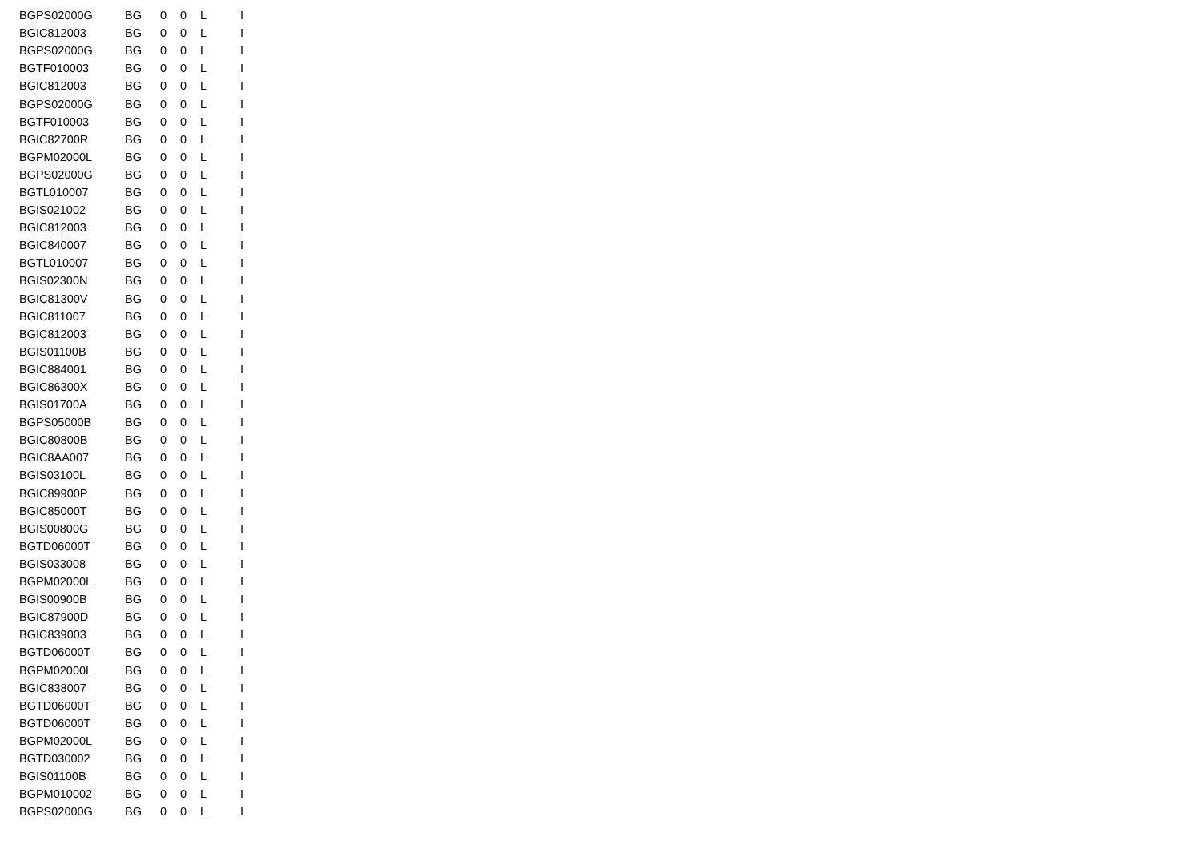| BGPS02000G | BG | 0 | 0 | L | I |
| BGIC812003 | BG | 0 | 0 | L | I |
| BGPS02000G | BG | 0 | 0 | L | I |
| BGTF010003 | BG | 0 | 0 | L | I |
| BGIC812003 | BG | 0 | 0 | L | I |
| BGPS02000G | BG | 0 | 0 | L | I |
| BGTF010003 | BG | 0 | 0 | L | I |
| BGIC82700R | BG | 0 | 0 | L | I |
| BGPM02000L | BG | 0 | 0 | L | I |
| BGPS02000G | BG | 0 | 0 | L | I |
| BGTL010007 | BG | 0 | 0 | L | I |
| BGIS021002 | BG | 0 | 0 | L | I |
| BGIC812003 | BG | 0 | 0 | L | I |
| BGIC840007 | BG | 0 | 0 | L | I |
| BGTL010007 | BG | 0 | 0 | L | I |
| BGIS02300N | BG | 0 | 0 | L | I |
| BGIC81300V | BG | 0 | 0 | L | I |
| BGIC811007 | BG | 0 | 0 | L | I |
| BGIC812003 | BG | 0 | 0 | L | I |
| BGIS01100B | BG | 0 | 0 | L | I |
| BGIC884001 | BG | 0 | 0 | L | I |
| BGIC86300X | BG | 0 | 0 | L | I |
| BGIS01700A | BG | 0 | 0 | L | I |
| BGPS05000B | BG | 0 | 0 | L | I |
| BGIC80800B | BG | 0 | 0 | L | I |
| BGIC8AA007 | BG | 0 | 0 | L | I |
| BGIS03100L | BG | 0 | 0 | L | I |
| BGIC89900P | BG | 0 | 0 | L | I |
| BGIC85000T | BG | 0 | 0 | L | I |
| BGIS00800G | BG | 0 | 0 | L | I |
| BGTD06000T | BG | 0 | 0 | L | I |
| BGIS033008 | BG | 0 | 0 | L | I |
| BGPM02000L | BG | 0 | 0 | L | I |
| BGIS00900B | BG | 0 | 0 | L | I |
| BGIC87900D | BG | 0 | 0 | L | I |
| BGIC839003 | BG | 0 | 0 | L | I |
| BGTD06000T | BG | 0 | 0 | L | I |
| BGPM02000L | BG | 0 | 0 | L | I |
| BGIC838007 | BG | 0 | 0 | L | I |
| BGTD06000T | BG | 0 | 0 | L | I |
| BGTD06000T | BG | 0 | 0 | L | I |
| BGPM02000L | BG | 0 | 0 | L | I |
| BGTD030002 | BG | 0 | 0 | L | I |
| BGIS01100B | BG | 0 | 0 | L | I |
| BGPM010002 | BG | 0 | 0 | L | I |
| BGPS02000G | BG | 0 | 0 | L | I |